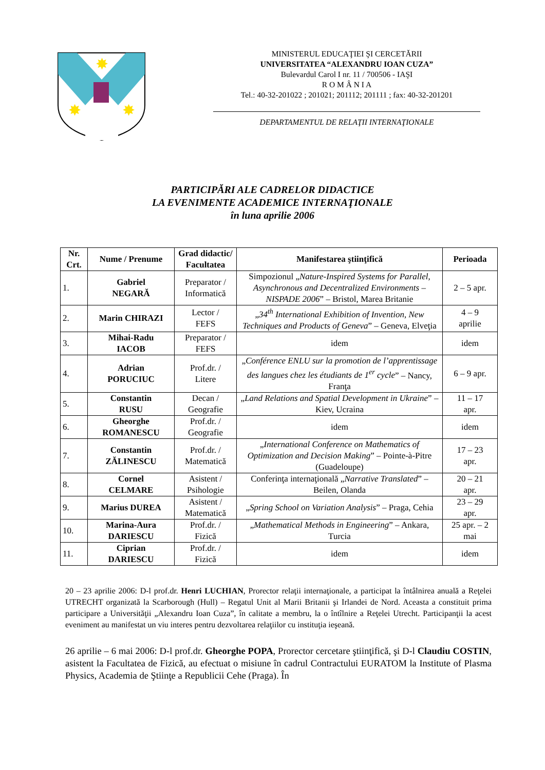✸
✸
✸
MINISTERUL EDUCAŢIEI ŞI CERCETĂRII
UNIVERSITATEA “ALEXANDRU IOAN CUZA”
Bulevardul Carol I nr. 11 / 700506 - IAŞI
R O M Â N I A
Tel.: 40-32-201022 ; 201021; 201112; 201111 ; fax: 40-32-201201
DEPARTAMENTUL DE RELAŢII INTERNAŢIONALE
PARTICIPĂRI ALE CADRELOR DIDACTICE
LA EVENIMENTE ACADEMICE INTERNAŢIONALE
în luna aprilie 2006
| Nr. Crt. | Nume / Prenume | Grad didactic/ Facultatea | Manifestarea ştiinţifică | Perioada |
| --- | --- | --- | --- | --- |
| 1. | Gabriel NEGARĂ | Preparator / Informatică | Simpozionul „ Nature-Inspired Systems for Parallel, Asynchronous and Decentralized Environments – NISPADE 2006 ” – Bristol, Marea Britanie | 2 – 5 apr. |
| 2. | Marin CHIRAZI | Lector / FEFS | „ 34<sup>th</sup> International Exhibition of Invention, New Techniques and Products of Geneva ” – Geneva, Elveţia | 4 – 9 aprilie |
| 3. | Mihai-Radu IACOB | Preparator / FEFS | idem | idem |
| 4. | Adrian PORUCIUC | Prof.dr. / Litere | „ Conférence ENLU sur la promotion de l’apprentissage des langues chez les étudiants de 1<sup>er</sup> cycle ” – Nancy, Franţa | 6 – 9 apr. |
| 5. | Constantin RUSU | Decan / Geografie | „ Land Relations and Spatial Development in Ukraine ” – Kiev, Ucraina | 11 – 17 apr. |
| 6. | Gheorghe ROMANESCU | Prof.dr. / Geografie | idem | idem |
| 7. | Constantin ZĂLINESCU | Prof.dr. / Matematică | „ International Conference on Mathematics of Optimization and Decision Making ” – Pointe-à-Pitre (Guadeloupe) | 17 – 23 apr. |
| 8. | Cornel CELMARE | Asistent / Psihologie | Conferinţa internaţională „ Narrative Translated ” – Beilen, Olanda | 20 – 21 apr. |
| 9. | Marius DUREA | Asistent / Matematică | „ Spring School on Variation Analysis ” – Praga, Cehia | 23 – 29 apr. |
| 10. | Marina-Aura DARIESCU | Prof.dr. / Fizică | „ Mathematical Methods in Engineering ” – Ankara, Turcia | 25 apr. – 2 mai |
| 11. | Ciprian DARIESCU | Prof.dr. / Fizică | idem | idem |
20 – 23 aprilie 2006: D-l prof.dr. Henri LUCHIAN, Prorector relaţii internaţionale, a participat la întâlnirea anuală a Reţelei UTRECHT organizată la Scarborough (Hull) – Regatul Unit al Marii Britanii şi Irlandei de Nord. Aceasta a constituit prima participare a Universităţii „Alexandru Ioan Cuza”, în calitate a membru, la o întîlnire a Reţelei Utrecht. Participanţii la acest eveniment au manifestat un viu interes pentru dezvoltarea relaţiilor cu instituţia ieşeană.
26 aprilie – 6 mai 2006: D-l prof.dr. Gheorghe POPA, Prorector cercetare ştiinţifică, şi D-l Claudiu COSTIN, asistent la Facultatea de Fizică, au efectuat o misiune în cadrul Contractului EURATOM la Institute of Plasma Physics, Academia de Ştiinţe a Republicii Cehe (Praga). În